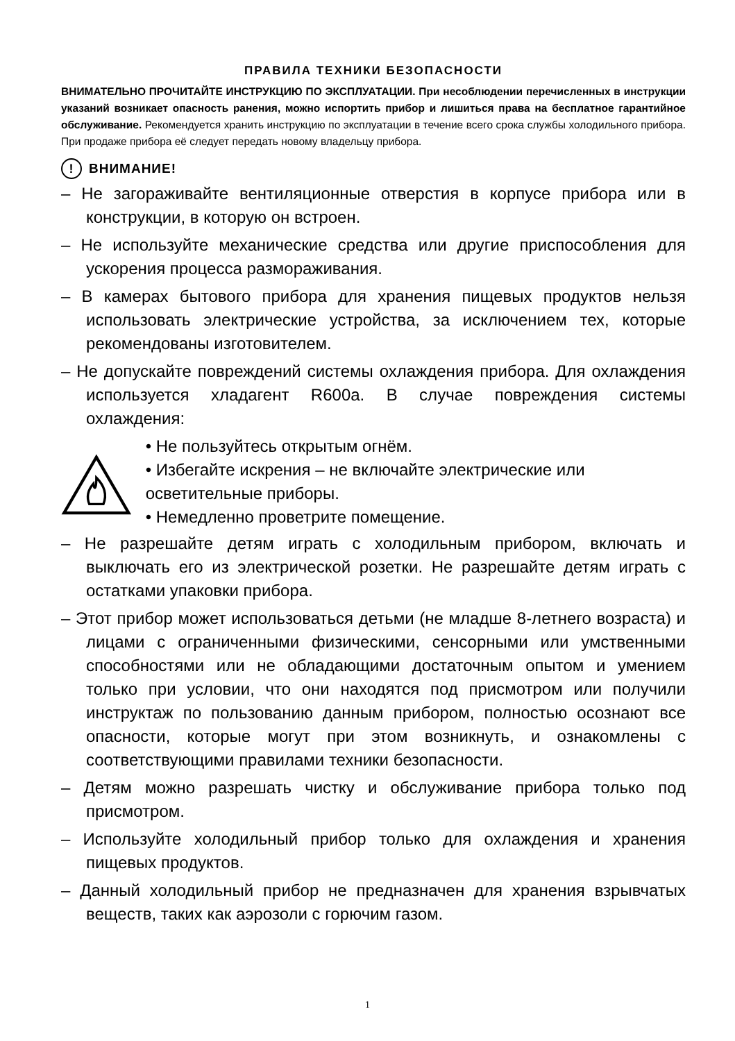ПРАВИЛА ТЕХНИКИ БЕЗОПАСНОСТИ
ВНИМАТЕЛЬНО ПРОЧИТАЙТЕ ИНСТРУКЦИЮ ПО ЭКСПЛУАТАЦИИ. При несоблюдении перечисленных в инструкции указаний возникает опасность ранения, можно испортить прибор и лишиться права на бесплатное гарантийное обслуживание. Рекомендуется хранить инструкцию по эксплуатации в течение всего срока службы холодильного прибора. При продаже прибора её следует передать новому владельцу прибора.
! ВНИМАНИЕ!
– Не загораживайте вентиляционные отверстия в корпусе прибора или в конструкции, в которую он встроен.
– Не используйте механические средства или другие приспособления для ускорения процесса размораживания.
– В камерах бытового прибора для хранения пищевых продуктов нельзя использовать электрические устройства, за исключением тех, которые рекомендованы изготовителем.
– Не допускайте повреждений системы охлаждения прибора. Для охлаждения используется хладагент R600a. В случае повреждения системы охлаждения:
• Не пользуйтесь открытым огнём.
• Избегайте искрения – не включайте электрические или осветительные приборы.
• Немедленно проветрите помещение.
– Не разрешайте детям играть с холодильным прибором, включать и выключать его из электрической розетки. Не разрешайте детям играть с остатками упаковки прибора.
– Этот прибор может использоваться детьми (не младше 8-летнего возраста) и лицами с ограниченными физическими, сенсорными или умственными способностями или не обладающими достаточным опытом и умением только при условии, что они находятся под присмотром или получили инструктаж по пользованию данным прибором, полностью осознают все опасности, которые могут при этом возникнуть, и ознакомлены с соответствующими правилами техники безопасности.
– Детям можно разрешать чистку и обслуживание прибора только под присмотром.
– Используйте холодильный прибор только для охлаждения и хранения пищевых продуктов.
– Данный холодильный прибор не предназначен для хранения взрывчатых веществ, таких как аэрозоли с горючим газом.
1